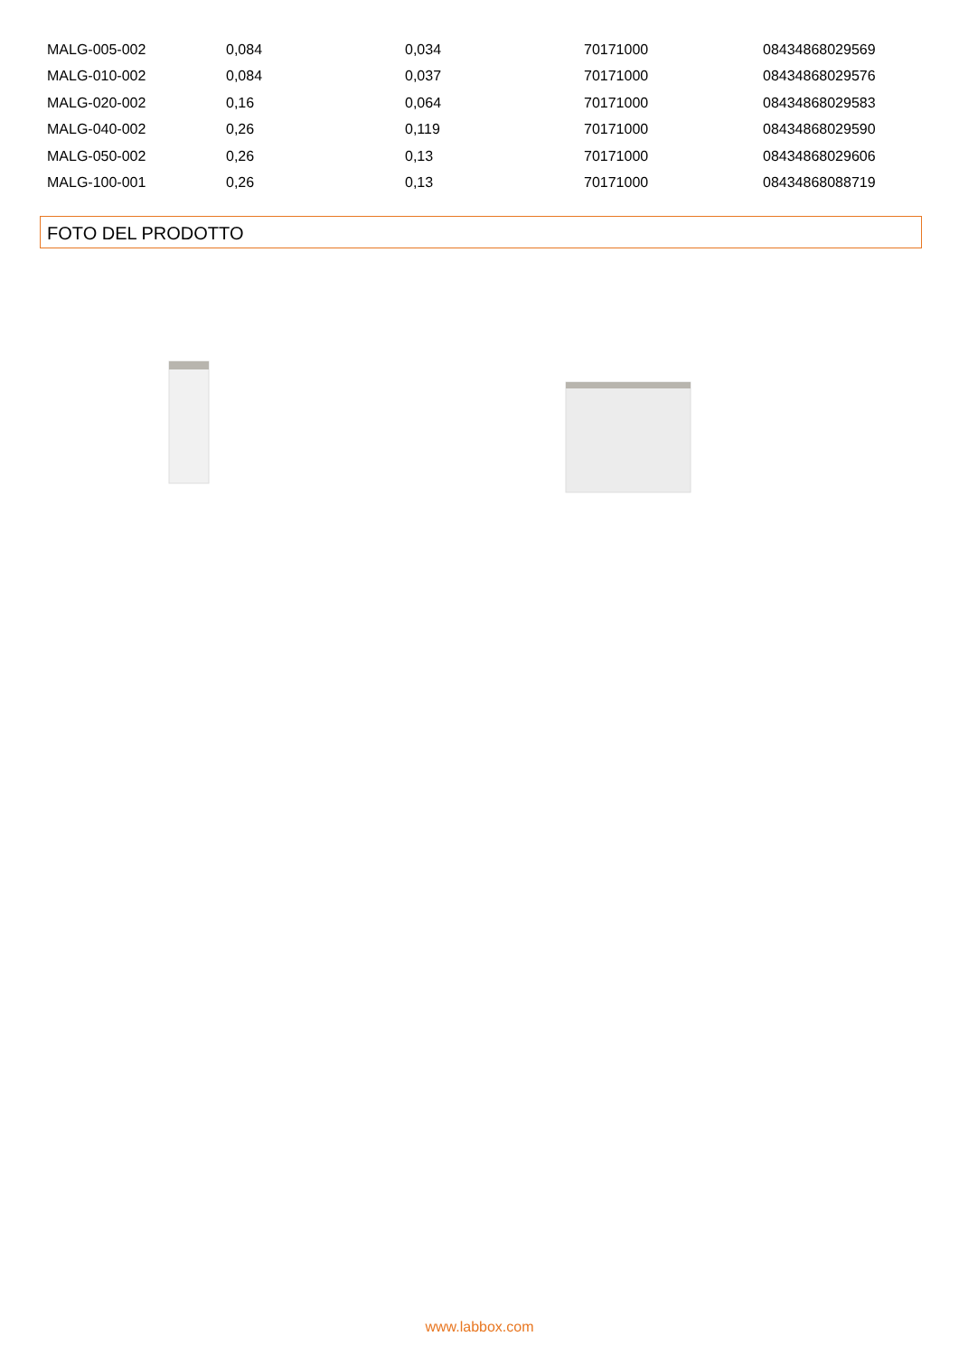| MALG-005-002 | 0,084 | 0,034 | 70171000 | 08434868029569 |
| MALG-010-002 | 0,084 | 0,037 | 70171000 | 08434868029576 |
| MALG-020-002 | 0,16 | 0,064 | 70171000 | 08434868029583 |
| MALG-040-002 | 0,26 | 0,119 | 70171000 | 08434868029590 |
| MALG-050-002 | 0,26 | 0,13 | 70171000 | 08434868029606 |
| MALG-100-001 | 0,26 | 0,13 | 70171000 | 08434868088719 |
FOTO DEL PRODOTTO
www.labbox.com